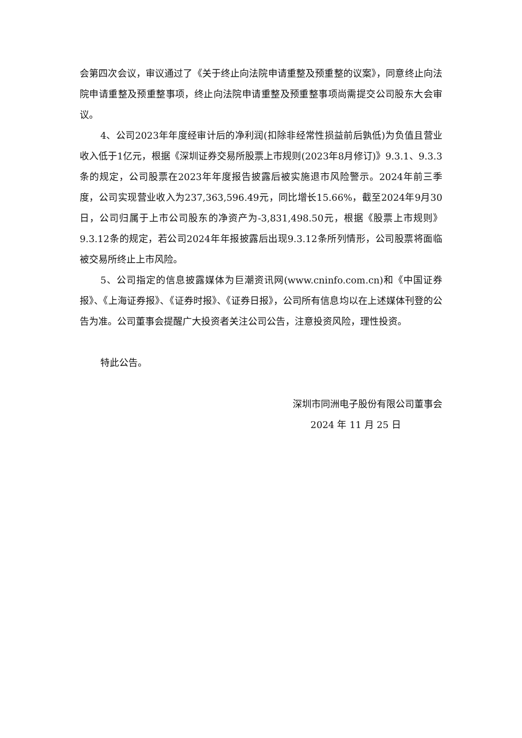会第四次会议，审议通过了《关于终止向法院申请重整及预重整的议案》，同意终止向法院申请重整及预重整事项，终止向法院申请重整及预重整事项尚需提交公司股东大会审议。
4、公司2023年年度经审计后的净利润(扣除非经常性损益前后孰低)为负值且营业收入低于1亿元，根据《深圳证券交易所股票上市规则(2023年8月修订)》9.3.1、9.3.3条的规定，公司股票在2023年年度报告披露后被实施退市风险警示。2024年前三季度，公司实现营业收入为237,363,596.49元，同比增长15.66%，截至2024年9月30日，公司归属于上市公司股东的净资产为-3,831,498.50元，根据《股票上市规则》9.3.12条的规定，若公司2024年年报披露后出现9.3.12条所列情形，公司股票将面临被交易所终止上市风险。
5、公司指定的信息披露媒体为巨潮资讯网(www.cninfo.com.cn)和《中国证券报》、《上海证券报》、《证券时报》、《证券日报》，公司所有信息均以在上述媒体刊登的公告为准。公司董事会提醒广大投资者关注公司公告，注意投资风险，理性投资。
特此公告。
深圳市同洲电子股份有限公司董事会
2024 年 11 月 25 日